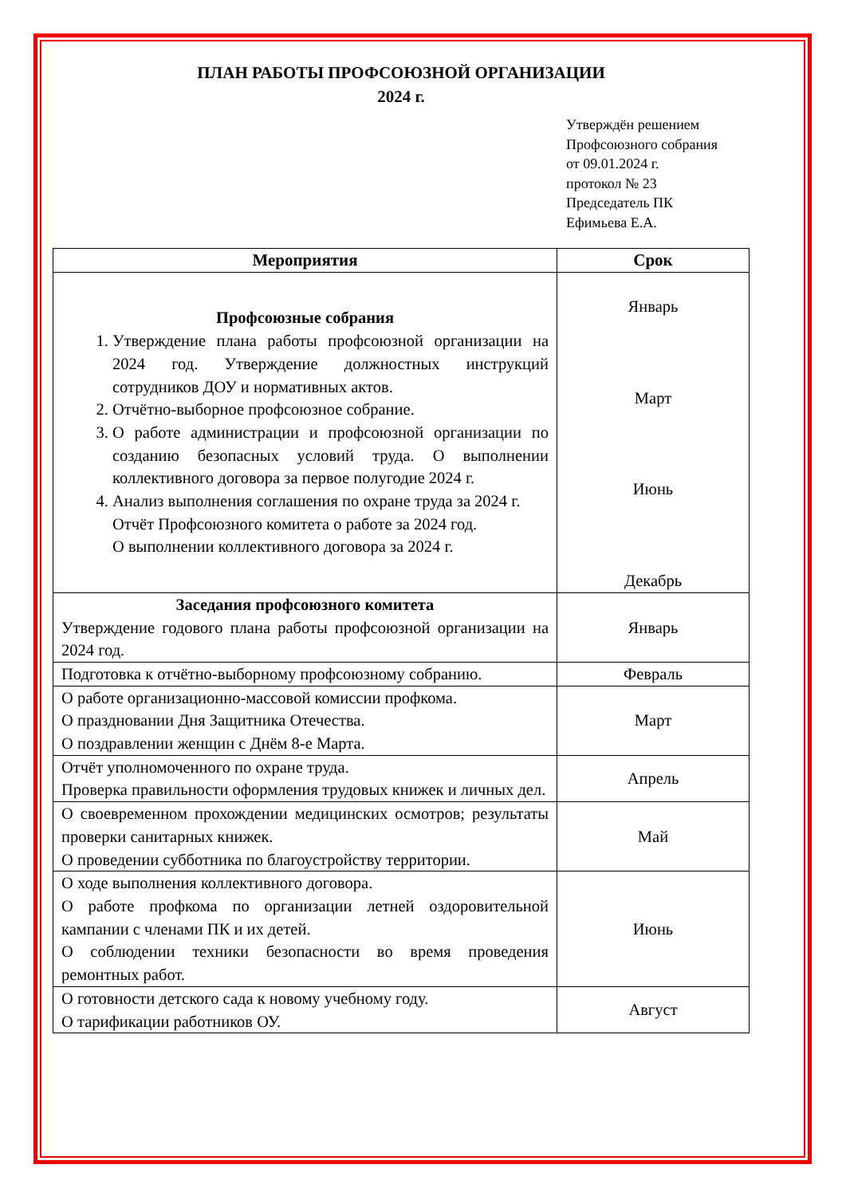ПЛАН РАБОТЫ ПРОФСОЮЗНОЙ ОРГАНИЗАЦИИ
2024 г.
Утверждён решением
Профсоюзного собрания
от 09.01.2024 г.
протокол № 23
Председатель ПК
Ефимьева Е.А.
| Мероприятия | Срок |
| --- | --- |
| Профсоюзные собрания 1. Утверждение плана работы профсоюзной организации на 2024 год. Утверждение должностных инструкций сотрудников ДОУ и нормативных актов. 2. Отчётно-выборное профсоюзное собрание. 3. О работе администрации и профсоюзной организации по созданию безопасных условий труда. О выполнении коллективного договора за первое полугодие 2024 г. 4. Анализ выполнения соглашения по охране труда за 2024 г. Отчёт Профсоюзного комитета о работе за 2024 год. О выполнении коллективного договора за 2024 г. | Январь Март Июнь Декабрь |
| Заседания профсоюзного комитета Утверждение годового плана работы профсоюзной организации на 2024 год. | Январь |
| Подготовка к отчётно-выборному профсоюзному собранию. | Февраль |
| О работе организационно-массовой комиссии профкома. О праздновании Дня Защитника Отечества. О поздравлении женщин с Днём 8-е Марта. | Март |
| Отчёт уполномоченного по охране труда. Проверка правильности оформления трудовых книжек и личных дел. | Апрель |
| О своевременном прохождении медицинских осмотров; результаты проверки санитарных книжек. О проведении субботника по благоустройству территории. | Май |
| О ходе выполнения коллективного договора. О работе профкома по организации летней оздоровительной кампании с членами ПК и их детей. О соблюдении техники безопасности во время проведения ремонтных работ. | Июнь |
| О готовности детского сада к новому учебному году. О тарификации работников ОУ. | Август |